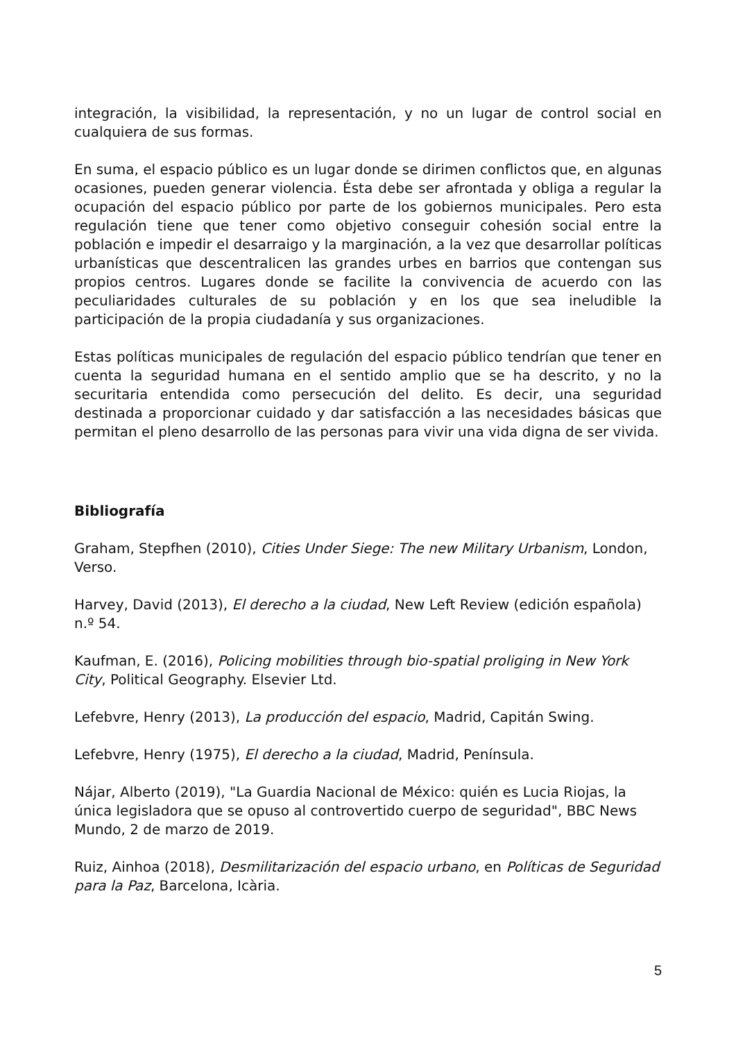integración, la visibilidad, la representación, y no un lugar de control social en cualquiera de sus formas.
En suma, el espacio público es un lugar donde se dirimen conflictos que, en algunas ocasiones, pueden generar violencia. Ésta debe ser afrontada y obliga a regular la ocupación del espacio público por parte de los gobiernos municipales. Pero esta regulación tiene que tener como objetivo conseguir cohesión social entre la población e impedir el desarraigo y la marginación, a la vez que desarrollar políticas urbanísticas que descentralicen las grandes urbes en barrios que contengan sus propios centros. Lugares donde se facilite la convivencia de acuerdo con las peculiaridades culturales de su población y en los que sea ineludible la participación de la propia ciudadanía y sus organizaciones.
Estas políticas municipales de regulación del espacio público tendrían que tener en cuenta la seguridad humana en el sentido amplio que se ha descrito, y no la securitaria entendida como persecución del delito. Es decir, una seguridad destinada a proporcionar cuidado y dar satisfacción a las necesidades básicas que permitan el pleno desarrollo de las personas para vivir una vida digna de ser vivida.
Bibliografía
Graham, Stepfhen (2010), Cities Under Siege: The new Military Urbanism, London, Verso.
Harvey, David (2013), El derecho a la ciudad, New Left Review (edición española) n.º 54.
Kaufman, E. (2016), Policing mobilities through bio-spatial proliging in New York City, Political Geography. Elsevier Ltd.
Lefebvre, Henry (2013), La producción del espacio, Madrid, Capitán Swing.
Lefebvre, Henry (1975), El derecho a la ciudad, Madrid, Península.
Nájar, Alberto (2019), "La Guardia Nacional de México: quién es Lucia Riojas, la única legisladora que se opuso al controvertido cuerpo de seguridad", BBC News Mundo, 2 de marzo de 2019.
Ruiz, Ainhoa (2018), Desmilitarización del espacio urbano, en Políticas de Seguridad para la Paz, Barcelona, Icària.
5